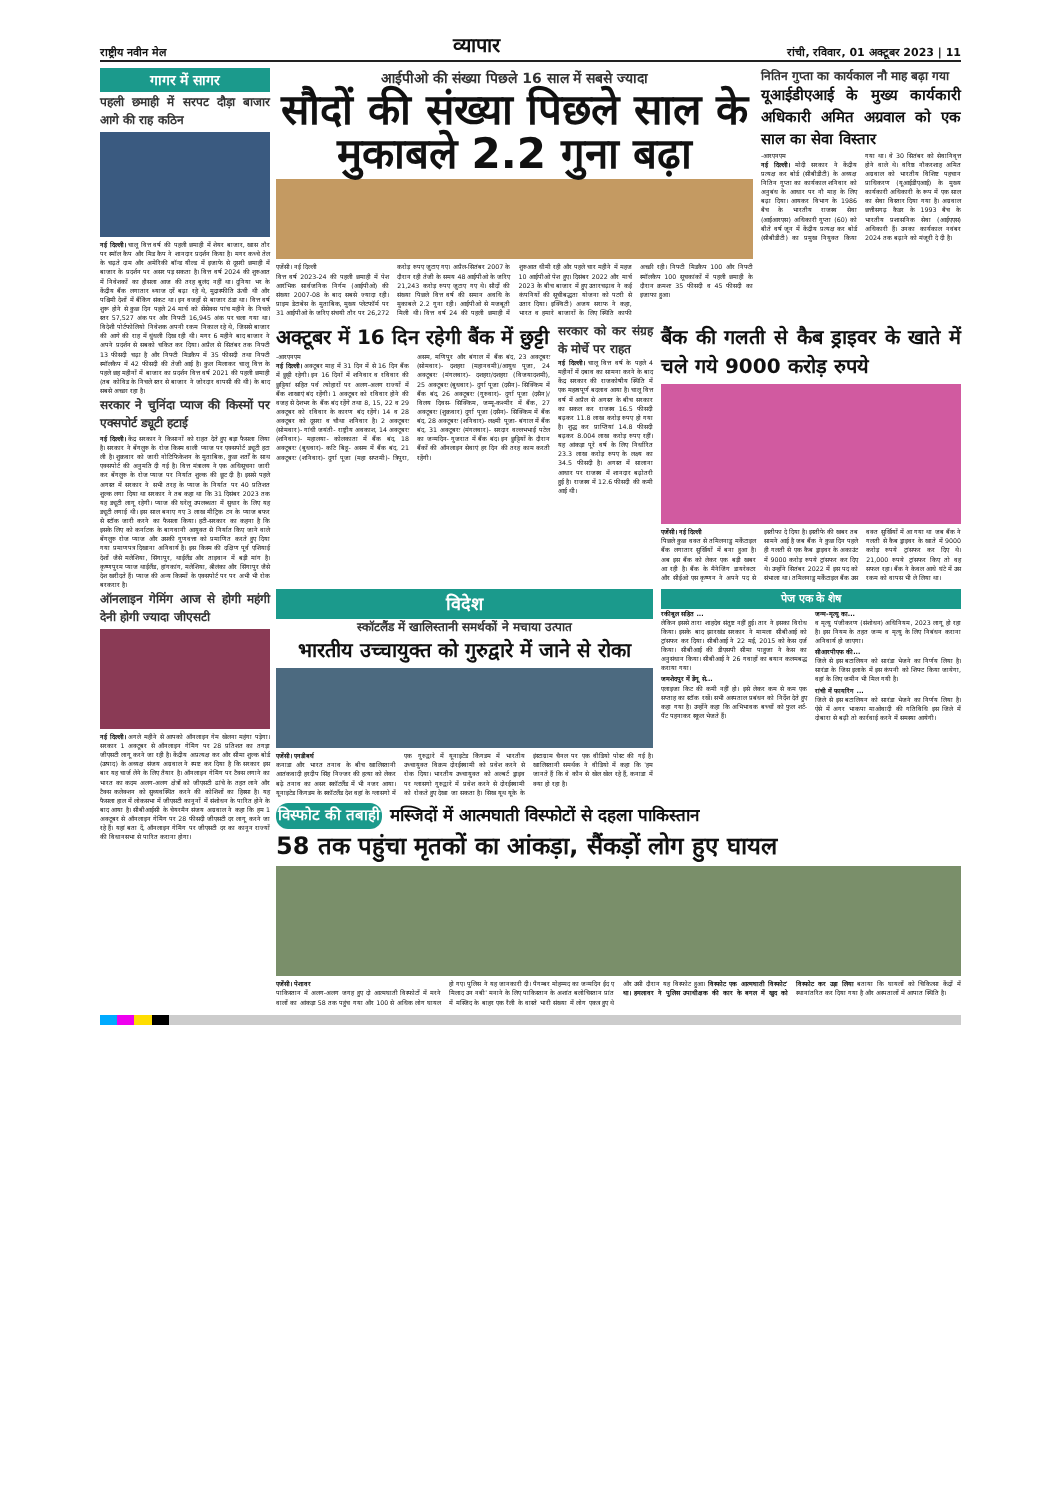राष्ट्रीय नवीन मेल व्यापार रांची, रविवार, 01 अक्टूबर 2023 | 11
गागर में सागर
पहली छमाही में सरपट दौड़ा बाजार आगे की राह कठिन
नई दिल्ली। चालू वित्त वर्ष की पहली छमाही में शेयर बाजार, खास तौर पर स्मॉल कैप और मिड कैप ने शानदार प्रदर्शन किया है। मगर कच्चे तेल के चढ़ते दाम और अमेरिकी बॉन्ड यील्ड में इजाफे से दूसरी छमाही में बाजार के प्रदर्शन पर असर पड़ सकता है। वित्त वर्ष 2024 की शुरुआत में निवेशकों का हौसला आज की तरह बुलंद नहीं था। दुनिया भर के केंद्रीय बैंक लगातार ब्याज दरें बढ़ा रहे थे, मुद्रास्फीति ऊंची थी और पश्चिमी देशों में बैंकिंग संकट था। इन वजहों से बाजार ठंडा था। वित्त वर्ष शुरू होने से कुछ दिन पहले 24 मार्च को सेंसेक्स पांच महीने के निचले स्तर 57,527 अंक पर और निफ्टी 16,945 अंक पर चला गया था। विदेशी पोर्टफोलियो निवेशक अपनी रकम निकाल रहे थे, जिससे बाजार की आगे की राह में धुंधली दिख रही थी। मगर 6 महीने बाद बाजार ने अपने प्रदर्शन से सबको चकित कर दिया। अप्रैल से सितंबर तक निफ्टी 13 फीसदी चढ़ा है और निफ्टी मिडकैप में 35 फीसदी तथा निफ्टी स्मॉलकैप में 42 फीसदी की तेजी आई है। कुल मिलाकर चालू वित्त के पहले छह महीनों में बाजार का प्रदर्शन वित्त वर्ष 2021 की पहली छमाही (तब कोविड के निचले स्तर से बाजार ने जोरदार वापसी की थी) के बाद सबसे अच्छा रहा है।
सरकार ने चुनिंदा प्याज की किस्मों पर एक्सपोर्ट ड्यूटी हटाई
नई दिल्ली। केंद्र सरकार ने किसानों को राहत देते हुए बड़ा फैसला लिया है। सरकार ने बेंगलुरु के रोज किस्म वाली प्याज पर एक्सपोर्ट ड्यूटी हटा ली है। शुक्रवार को जारी नोटिफिकेशन के मुताबिक, कुछ शर्तों के साथ एक्सपोर्ट की अनुमति दी गई है। वित्त मंत्रालय ने एक अधिसूचना जारी कर बेंगलुरु के रोज प्याज पर निर्यात शुल्क की छूट दी है। इससे पहले अगस्त में सरकार ने सभी तरह के प्याज के निर्यात पर 40 प्रतिशत शुल्क लगा दिया था सरकार ने तब कहा था कि 31 दिसंबर 2023 तक यह ड्यूटी लागू रहेगी। प्याज की घरेलू उपलब्धता में सुधार के लिए यह ड्यूटी लगाई थी। इस साल बनाए गए 3 लाख मीट्रिक टन के प्याज बफर से स्टॉक जारी करने का फैसला किया। हटी-सरकार का कहना है कि इसके लिए को कर्नाटक के बागवानी आयुक्त से निर्यात किए जाने वाले बेंगलुरु रोज प्याज और उसकी गुणवत्ता को प्रमाणित करते हुए दिया गया प्रमाणपत्र दिखाना अनिवार्य है। इस किस्म की दक्षिण पूर्व एशियाई देशों जैसे मलेशिया, सिंगापुर, थाईलैंड और ताइवान में बड़ी मांग है। कृष्णपुरम प्याज थाईलैंड, हांगकांग, मलेशिया, श्रीलंका और सिंगापुर जैसे देश खरीदते हैं। प्याज की अन्य किस्मों के एक्सपोर्ट पर पर अभी भी रोक बरकरार है।
ऑनलाइन गेमिंग आज से होगी महंगी देनी होगी ज्यादा जीएसटी
नई दिल्ली। अगले महीने से आपको ऑनलाइन गेम खेलना महंगा पड़ेगा। सरकार 1 अक्टूबर से ऑनलाइन गेमिंग पर 28 प्रतिशत का तगड़ा जीएसटी लागू करने जा रही है। केंद्रीय अप्रत्यक्ष कर और सीमा शुल्क बोर्ड (उत्पाद) के अध्यक्ष संजय अग्रवाल ने स्पष्ट कर दिया है कि सरकार इस बार यह चार्ज लेने के लिए तैयार है। ऑनलाइन गेमिंग पर टैक्स लगाने का भारत का कदम अलग-अलग क्षेत्रों को जीएसटी ढांचे के तहत लाने और टैक्स कलेक्शन को सुव्यवस्थित करने की कोशिशों का हिस्सा है। यह फैसला हाल में लोकसभा में जीएसटी कानूनों में संशोधन के पारित होने के बाद आया है। सीबीआईसी के चेयरमैन संजय अग्रवाल ने कहा कि हम 1 अक्टूबर से ऑनलाइन गेमिंग पर 28 फीसदी जीएसटी दर लागू करने जा रहे हैं। यहां बता दें, ऑनलाइन गेमिंग पर जीएसटी दर का कानून राज्यों की विधानसभा से पारित कराना होगा।
आईपीओ की संख्या पिछले 16 साल में सबसे ज्यादा
सौदों की संख्या पिछले साल के मुकाबले 2.2 गुना बढ़ा
एजेंसी। नई दिल्ली
वित्त वर्ष 2023-24 की पहली छमाही में पेश आरंभिक सार्वजनिक निर्गम (आईपीओ) की संख्या 2007-08 के बाद सबसे ज्यादा रही। प्राइम डेटाबेस के मुताबिक, मुख्य प्लेटफॉर्म पर 31 आईपीओ के जरिए संचयी तौर पर 26,272 करोड़ रुपए जुटाए गए। अप्रैल-सितंबर 2007 के दौरान रही तेजी के समय 48 आईपीओ के जरिए 21,243 करोड़ रुपए जुटाए गए थे। सौदों की संख्या पिछले वित्त वर्ष की समान अवधि के मुकाबले 2.2 गुना रही। आईपीओ से मजबूती मिली थी। वित्त वर्ष 24 की पहली छमाही में शुरुआत धीमी रही और पहले चार महीने में महज 10 आईपीओ पेश हुए। दिसंबर 2022 और मार्च 2023 के बीच बाजार में हुए उतारचढ़ाव ने कई कंपनियों की सूचीबद्धता योजना को पटरी से उतार दिया। इक्विटी) अजय सराफ ने कहा, भारत व हमारे बाजारों के लिए स्थिति काफी अच्छी रही। निफ्टी मिडकैप 100 और निफ्टी स्मॉलकैप 100 सूचकांकों में पहली छमाही के दौरान क्रमशः 35 फीसदी व 45 फीसदी का इजाफा हुआ।
नितिन गुप्ता का कार्यकाल नौ माह बढ़ा गया
यूआईडीएआई के मुख्य कार्यकारी अधिकारी अमित अग्रवाल को एक साल का सेवा विस्तार
-आरएनएम
नई दिल्ली। मोदी सरकार ने केंद्रीय प्रत्यक्ष कर बोर्ड (सीबीडीटी) के अध्यक्ष नितिन गुप्ता का कार्यकाल शनिवार को अनुबंध के आधार पर नौ माह के लिए बढ़ा दिया। आयकर विभाग के 1986 बैच के भारतीय राजस्व सेवा (आईआरएस) अधिकारी गुप्ता (60) को बीते वर्ष जून में केंद्रीय प्रत्यक्ष कर बोर्ड (सीबीडीटी) का प्रमुख नियुक्त किया गया था। वे 30 सितंबर को सेवानिवृत्त होने वाले थे। वरिष्ठ नौकरशाह अमित अग्रवाल को भारतीय विशिष्ट पहचान प्राधिकरण (यूआईडीएआई) के मुख्य कार्यकारी अधिकारी के रूप में एक साल का सेवा विस्तार दिया गया है। अग्रवाल छत्तीसगढ़ कैडर के 1993 बैच के भारतीय प्रशासनिक सेवा (आईएएस) अधिकारी हैं। उनका कार्यकाल नवंबर 2024 तक बढ़ाने को मंजूरी दे दी है।
अक्टूबर में 16 दिन रहेगी बैंक में छुट्टी
-आरएनएम
नई दिल्ली। अक्टूबर माह में 31 दिन में से 16 दिन बैंक में छुट्टी रहेगी। इन 16 दिनों में शनिवार व रविवार की छुट्टियां सहित पर्व त्योहारों पर अलग-अलग राज्यों में बैंक शाखाएं बंद रहेंगी। 1 अक्टूबर को रविवार होने की वजह से देशभर के बैंक बंद रहेंगे तथा 8, 15, 22 व 29 अक्टूबर को रविवार के कारण बंद रहेंगे। 14 व 28 अक्टूबर को दूसरा व चौथा शनिवार है। 2 अक्टूबरः (सोमवार)- गांधी जयंती- राष्ट्रीय अवकाश, 14 अक्टूबरः (शनिवार)- महालया- कोलकाता में बैंक बंद, 18 अक्टूबरः (बुधवार)- कटि बिहू- असम में बैंक बंद, 21 अक्टूबरः (शनिवार)- दुर्गा पूजा (महा सप्तमी)- त्रिपुरा, असम, मणिपुर और बंगाल में बैंक बंद, 23 अक्टूबरः (सोमवार)- दशहरा (महानवमी)/आयुध पूजा, 24 अक्टूबरः (मंगलवार)- दशहरा/दशहरा (विजयादशमी), 25 अक्टूबरः (बुधवार)- दुर्गा पूजा (दसैन)- सिक्किम में बैंक बंद, 26 अक्टूबरः (गुरुवार)- दुर्गा पूजा (दसैन)/विलय दिवस- सिक्किम, जम्मू-कश्मीर में बैंक, 27 अक्टूबरः (शुक्रवार) दुर्गा पूजा (दसैन)- सिक्किम में बैंक बंद, 28 अक्टूबरः (शनिवार)- लक्ष्मी पूजा- बंगाल में बैंक बंद, 31 अक्टूबरः (मंगलवार)- सरदार वल्लभभाई पटेल का जन्मदिन- गुजरात में बैंक बंद। इन छुट्टियों के दौरान बैंकों की ऑनलाइन सेवाएं हर दिन की तरह काम करती रहेंगी।
सरकार को कर संग्रह के मोर्चे पर राहत
नई दिल्ली। चालू वित्त वर्ष के पहले 4 महीनों में दबाव का सामना करने के बाद केंद्र सरकार की राजकोषीय स्थिति में एक महत्वपूर्ण बदलाव आया है। चालू वित्त वर्ष में अप्रैल से अगस्त के बीच सरकार का सकल कर राजस्व 16.5 फीसदी बढ़कर 11.8 लाख करोड़ रुपए हो गया है। शुद्ध कर प्राप्तियां 14.8 फीसदी बढ़कर 8.004 लाख करोड़ रुपए रहीं। यह आंकड़ा पूरे वर्ष के लिए निर्धारित 23.3 लाख करोड़ रुपए के लक्ष्य का 34.5 फीसदी है। अगस्त में सालाना आधार पर राजस्व में शानदार बढ़ोतरी हुई है। राजस्व में 12.6 फीसदी की कमी आई थी।
बैंक की गलती से कैब ड्राइवर के खाते में चले गये 9000 करोड़ रुपये
एजेंसी। नई दिल्ली
पिछले कुछ वक्त से तमिलनाडु मर्केंटाइल बैंक लगातार सुर्खियों में बना हुआ है। अब इस बैंक को लेकर एक बड़ी खबर आ रही है। बैंक के मैनेजिंग डायरेक्टर और सीईओ एस कृष्णन ने अपने पद से इस्तीफा दे दिया है। इस्तीफे की खबर तब सामने आई है जब बैंक ने कुछ दिन पहले ही गलती से एक कैब ड्राइवर के अकाउंट में 9000 करोड़ रुपये ट्रांसफर कर दिए थे। उन्होंने सितंबर 2022 में इस पद को संभाला था। तमिलनाडु मर्केंटाइल बैंक उस वक्त सुर्खियों में आ गया था जब बैंक ने गलती से कैब ड्राइवर के खाते में 9000 करोड़ रुपये ट्रांसफर कर दिए थे। 21,000 रुपये ट्रांसफर किए तो वह सफल रहा। बैंक ने केवल आधे घंटे में उस रकम को वापस भी ले लिया था।
विदेश
स्कॉटलैंड में खालिस्तानी समर्थकों ने मचाया उत्पात
भारतीय उच्चायुक्त को गुरुद्वारे में जाने से रोका
एजेंसी। एनडीबर्घ
कनाडा और भारत तनाव के बीच खालिस्तानी आतंकवादी हरदीप सिंह निज्जर की हत्या को लेकर बढ़े तनाव का असर स्कॉटलैंड में भी नजर आया। यूनाइटेड किंगडम के स्कॉटलैंड देश वहां के ग्लासगो में एक गुरुद्वारे में यूनाइटेड किंगडम में भारतीय उच्चायुक्त विक्रम दोरईस्वामी को प्रवेश करने से रोक दिया। भारतीय उच्चायुक्त को अल्बर्ट ड्राइव पर ग्लासगो गुरुद्वारे में प्रवेश करने से दोरईस्वामी को रोकते हुए देखा जा सकता है। सिख यूथ यूके के इंस्टाग्राम चैनल पर एक वीडियो पोस्ट की गई है। खालिस्तानी समर्थक ने वीडियो में कहा कि 'हम जानते हैं कि वे कौन से खेल खेल रहे हैं, कनाडा में क्या हो रहा है।
पेज एक के शेष
रकीबुल सहित ...
लेकिन इससे तारा शाहदेव संतुष्ट नहीं हुई। तार ने इसका विरोध किया। इसके बाद झारखंड सरकार ने मामला सीबीआई को ट्रांसफर कर दिया। सीबीआई ने 22 मई, 2015 को केस दर्ज किया। सीबीआई की डीएसपी सीमा पाहुजा ने केस का अनुसंधान किया। सीबीआई ने 26 गवाहों का बयान कलमबद्ध कराया गया।
जमशेदपुर में डेंगू से...
एलाइजा किट की कमी नहीं हो। इसे लेकर कम से कम एक सप्ताह का स्टॉक रखें। सभी अस्पताल प्रबंधन को निर्देश देते हुए कहा गया है। उन्होंने कहा कि अभिभावक बच्चों को फुल शर्ट-पैंट पहनाकर स्कूल भेजते हैं।
जन्म-मृत्यु का...
व मृत्यु पंजीकरण (संशोधन) अधिनियम, 2023 लागू हो रहा है। इस नियम के तहत जन्म व मृत्यु के लिए निबंधन कराना अनिवार्य हो जाएगा।
सीआरपीएफ की...
जिले से इस बटालियन को सारंडा भेजने का निर्णय लिया है। सारंडा के जिस इलाके में इस कंपनी को शिफ्ट किया जायेगा, वहां के लिए जमीन भी मिल गयी है।
रांची में फायरिंग ...
जिले से इस बटालियन को सारंडा भेजने का निर्णय लिया है। ऐसे में अगर भाकपा माओवादी की गतिविधि इस जिले में दोबारा से बढ़ी तो कार्रवाई करने में समस्या आयेगी।
विस्फोट की तबाही मस्जिदों में आत्मघाती विस्फोटों से दहला पाकिस्तान
58 तक पहुंचा मृतकों का आंकड़ा, सैंकड़ों लोग हुए घायल
एजेंसी। पेशावर
पाकिस्तान में अलग-अलग जगह हुए दो आत्मघाती विस्फोटों में मरने वालों का आंकड़ा 58 तक पहुंच गया और 100 से अधिक लोग घायल हो गए। पुलिस ने यह जानकारी दी। पैगम्बर मोहम्मद का जन्मदिन ईद ए मिलाद उन नबी' मनाने के लिए पाकिस्तान के अशांत बलोचिस्तान प्रांत में मस्जिद के बाहर एक रैली के वास्ते भारी संख्या में लोग एकत्र हुए थे और उसी दौरान यह विस्फोट हुआ। विस्फोट एक आत्मघाती विस्फोट' था। हमलावर ने पुलिस उपाधीक्षक की कार के बगल में खुद को विस्फोट कर उड़ा लिया बताया कि घायलों को चिकित्सा केंद्रों में स्थानांतरित कर दिया गया है और अस्पतालों में आपात स्थिति है।